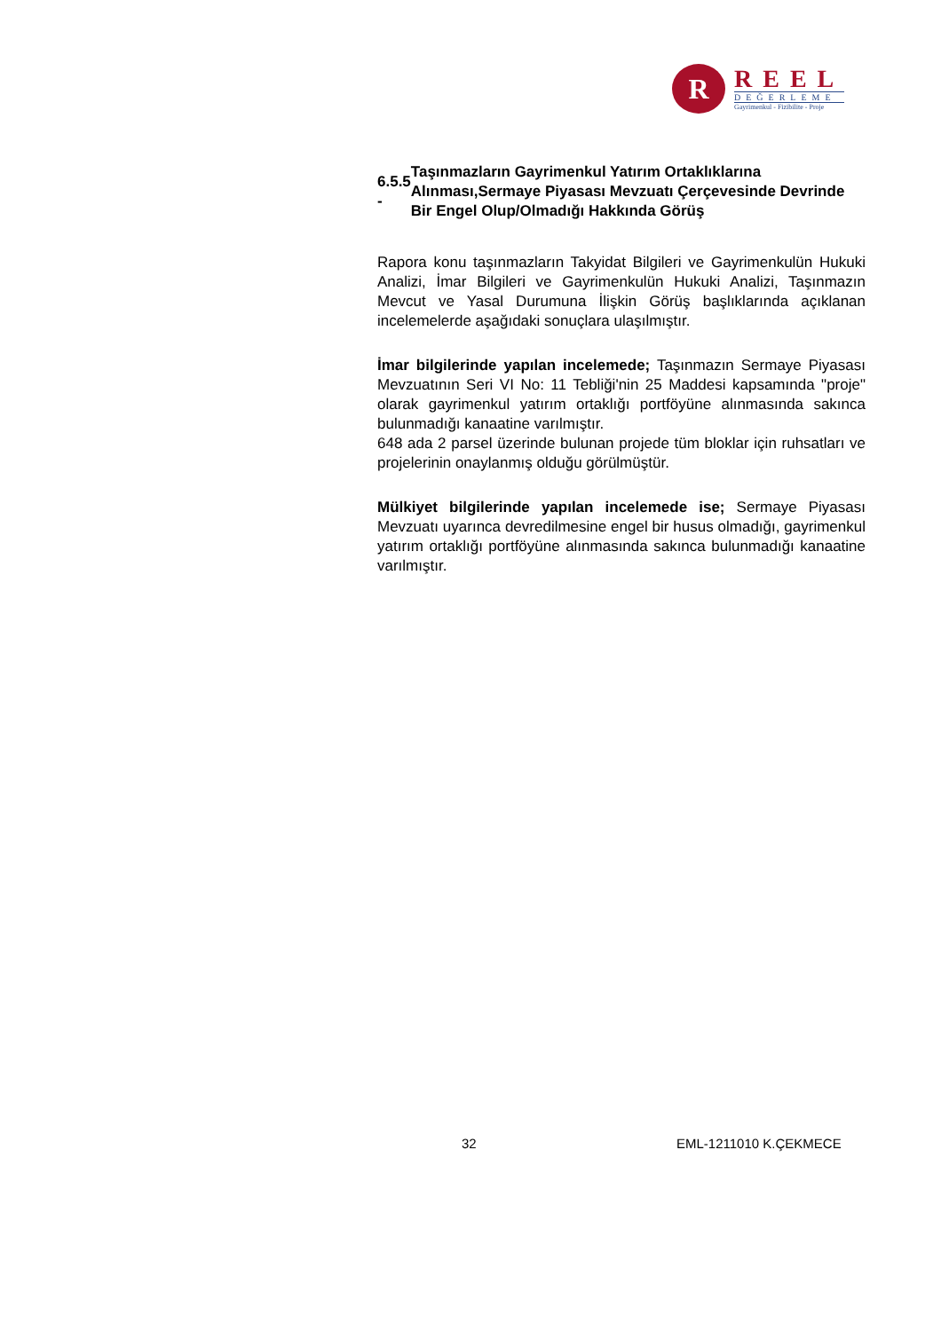R
REEL
DEĞERLEME
Gayrimenkul - Fizibilite - Proje
6.5.5 -
Taşınmazların Gayrimenkul Yatırım Ortaklıklarına Alınması,Sermaye Piyasası Mevzuatı Çerçevesinde Devrinde Bir Engel Olup/Olmadığı Hakkında Görüş
Rapora konu taşınmazların Takyidat Bilgileri ve Gayrimenkulün Hukuki Analizi, İmar Bilgileri ve Gayrimenkulün Hukuki Analizi, Taşınmazın Mevcut ve Yasal Durumuna İlişkin Görüş başlıklarında açıklanan incelemelerde aşağıdaki sonuçlara ulaşılmıştır.
İmar bilgilerinde yapılan incelemede; Taşınmazın Sermaye Piyasası Mevzuatının Seri VI No: 11 Tebliği'nin 25 Maddesi kapsamında "proje" olarak gayrimenkul yatırım ortaklığı portföyüne alınmasında sakınca bulunmadığı kanaatine varılmıştır.
648 ada 2 parsel üzerinde bulunan projede tüm bloklar için ruhsatları ve projelerinin onaylanmış olduğu görülmüştür.
Mülkiyet bilgilerinde yapılan incelemede ise; Sermaye Piyasası Mevzuatı uyarınca devredilmesine engel bir husus olmadığı, gayrimenkul yatırım ortaklığı portföyüne alınmasında sakınca bulunmadığı kanaatine varılmıştır.
32 EML-1211010 K.ÇEKMECE